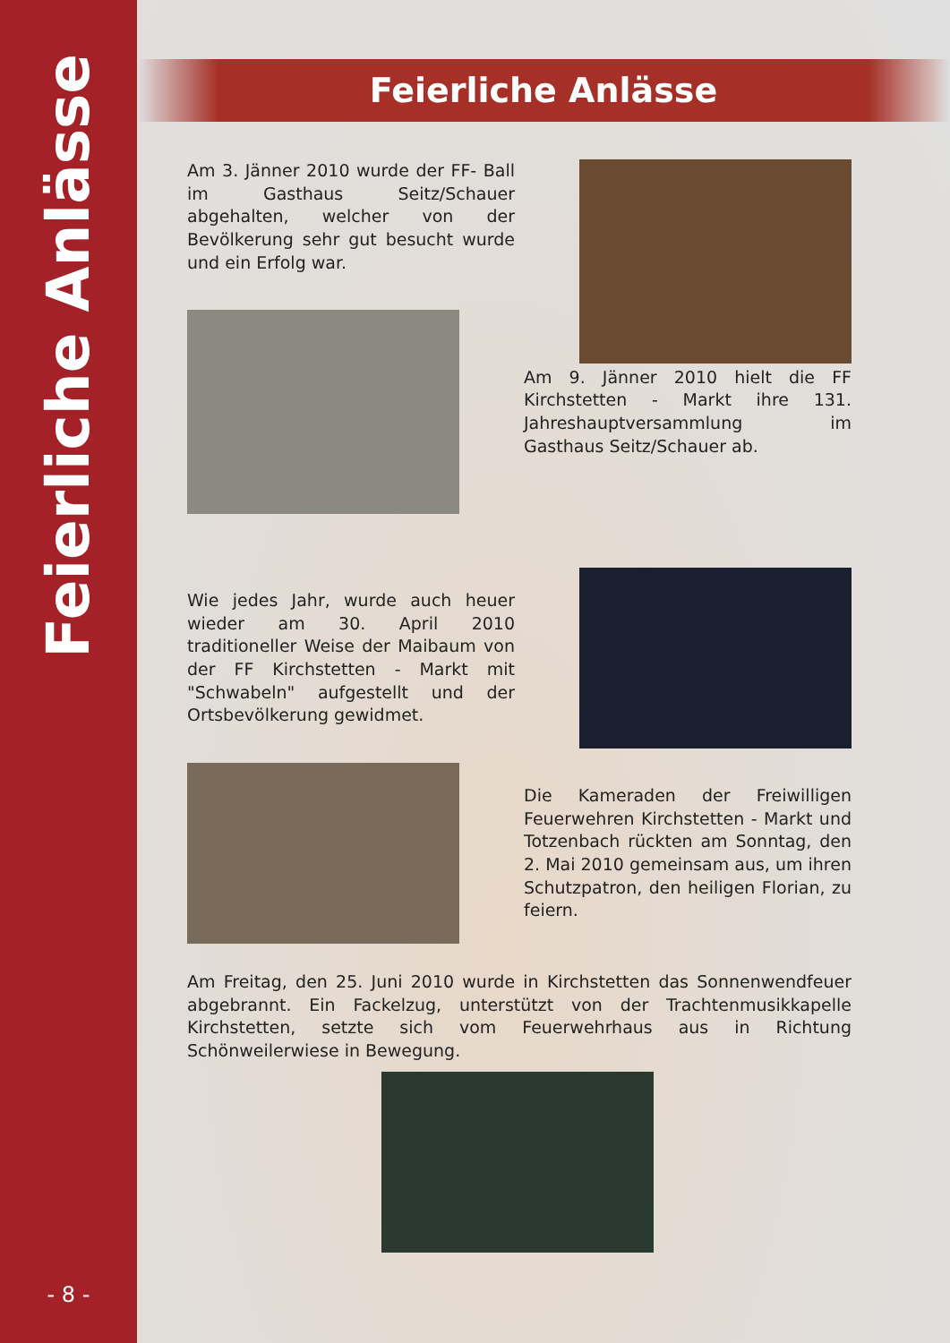Feierliche Anlässe
- 8 -
Feierliche Anlässe
Am 3. Jänner 2010 wurde der FF- Ball im Gasthaus Seitz/Schauer abgehalten, welcher von der Bevölkerung sehr gut besucht wurde und ein Erfolg war.
Am 9. Jänner 2010 hielt die FF Kirchstetten - Markt ihre 131. Jahreshauptversammlung im Gasthaus Seitz/Schauer ab.
Wie jedes Jahr, wurde auch heuer wieder am 30. April 2010 traditioneller Weise der Maibaum von der FF Kirchstetten - Markt mit "Schwabeln" aufgestellt und der Ortsbevölkerung gewidmet.
Die Kameraden der Freiwilligen Feuerwehren Kirchstetten - Markt und Totzenbach rückten am Sonntag, den 2. Mai 2010 gemeinsam aus, um ihren Schutzpatron, den heiligen Florian, zu feiern.
Am Freitag, den 25. Juni 2010 wurde in Kirchstetten das Sonnenwendfeuer abgebrannt. Ein Fackelzug, unterstützt von der Trachtenmusikkapelle Kirchstetten, setzte sich vom Feuerwehrhaus aus in Richtung Schönweilerwiese in Bewegung.